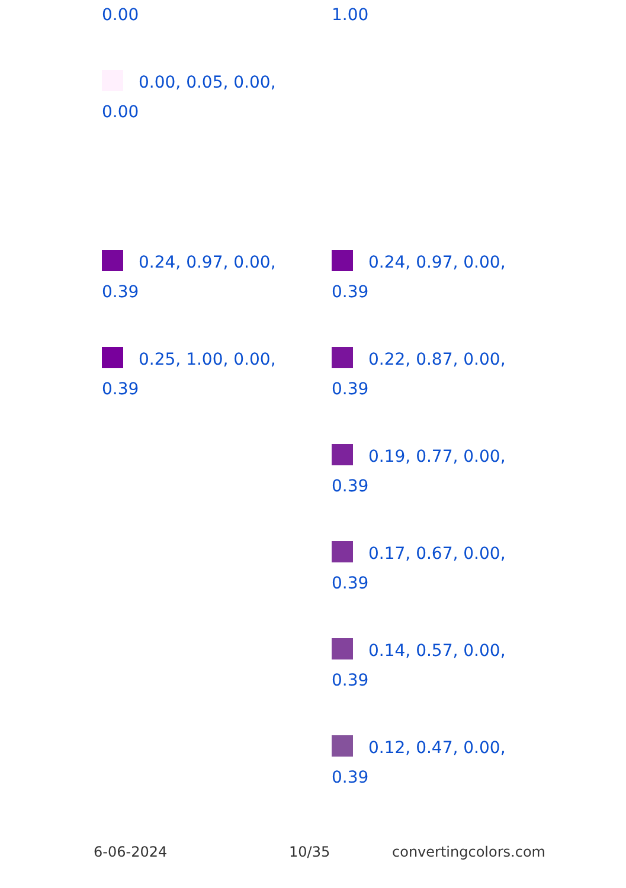0.00 1.00
0.00, 0.05, 0.00, 0.00
0.24, 0.97, 0.00, 0.39
0.24, 0.97, 0.00, 0.39
0.25, 1.00, 0.00, 0.39
0.22, 0.87, 0.00, 0.39
0.19, 0.77, 0.00, 0.39
0.17, 0.67, 0.00, 0.39
0.14, 0.57, 0.00, 0.39
0.12, 0.47, 0.00, 0.39
6-06-2024 10/35 convertingcolors.com